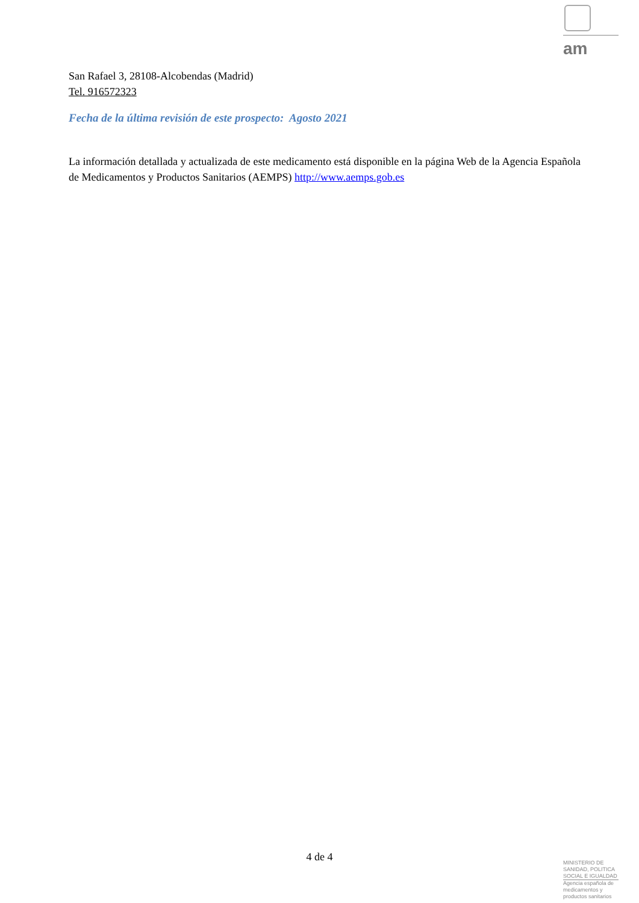am
San Rafael 3, 28108-Alcobendas (Madrid)
Tel. 916572323
Fecha de la última revisión de este prospecto: Agosto 2021
La información detallada y actualizada de este medicamento está disponible en la página Web de la Agencia Española de Medicamentos y Productos Sanitarios (AEMPS) http://www.aemps.gob.es
4 de 4
MINISTERIO DE
SANIDAD, POLITICA
SOCIAL E IGUALDAD
Agencia española de
medicamentos y
productos sanitarios